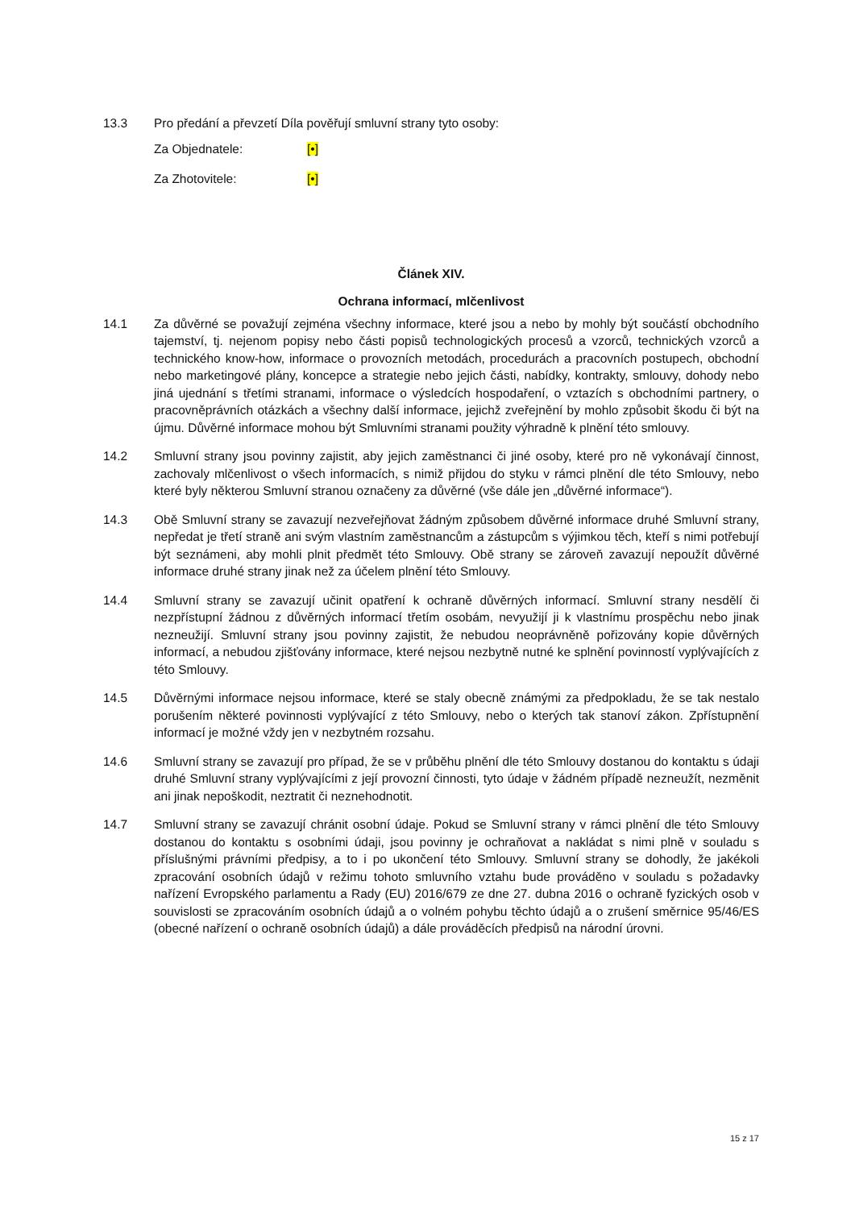13.3 Pro předání a převzetí Díla pověřují smluvní strany tyto osoby:
Za Objednatele: [•]
Za Zhotovitele: [•]
Článek XIV.
Ochrana informací, mlčenlivost
14.1 Za důvěrné se považují zejména všechny informace, které jsou a nebo by mohly být součástí obchodního tajemství, tj. nejenom popisy nebo části popisů technologických procesů a vzorců, technických vzorců a technického know-how, informace o provozních metodách, procedurách a pracovních postupech, obchodní nebo marketingové plány, koncepce a strategie nebo jejich části, nabídky, kontrakty, smlouvy, dohody nebo jiná ujednání s třetími stranami, informace o výsledcích hospodaření, o vztazích s obchodními partnery, o pracovněprávních otázkách a všechny další informace, jejichž zveřejnění by mohlo způsobit škodu či být na újmu. Důvěrné informace mohou být Smluvními stranami použity výhradně k plnění této smlouvy.
14.2 Smluvní strany jsou povinny zajistit, aby jejich zaměstnanci či jiné osoby, které pro ně vykonávají činnost, zachovaly mlčenlivost o všech informacích, s nimiž přijdou do styku v rámci plnění dle této Smlouvy, nebo které byly některou Smluvní stranou označeny za důvěrné (vše dále jen „důvěrné informace“).
14.3 Obě Smluvní strany se zavazují nezveřejňovat žádným způsobem důvěrné informace druhé Smluvní strany, nepředat je třetí straně ani svým vlastním zaměstnancům a zástupcům s výjimkou těch, kteří s nimi potřebují být seznámeni, aby mohli plnit předmět této Smlouvy. Obě strany se zároveň zavazují nepoužít důvěrné informace druhé strany jinak než za účelem plnění této Smlouvy.
14.4 Smluvní strany se zavazují učinit opatření k ochraně důvěrných informací. Smluvní strany nesdělí či nezpřístupní žádnou z důvěrných informací třetím osobám, nevyužijí ji k vlastnímu prospěchu nebo jinak nezneužijí. Smluvní strany jsou povinny zajistit, že nebudou neoprávněně pořizovány kopie důvěrných informací, a nebudou zjišťovány informace, které nejsou nezbytně nutné ke splnění povinností vyplývajících z této Smlouvy.
14.5 Důvěrnými informace nejsou informace, které se staly obecně známými za předpokladu, že se tak nestalo porušením některé povinnosti vyplývající z této Smlouvy, nebo o kterých tak stanoví zákon. Zpřístupnění informací je možné vždy jen v nezbytném rozsahu.
14.6 Smluvní strany se zavazují pro případ, že se v průběhu plnění dle této Smlouvy dostanou do kontaktu s údaji druhé Smluvní strany vyplývajícími z její provozní činnosti, tyto údaje v žádném případě nezneužít, nezměnit ani jinak nepoškodit, neztratit či neznehodnotit.
14.7 Smluvní strany se zavazují chránit osobní údaje. Pokud se Smluvní strany v rámci plnění dle této Smlouvy dostanou do kontaktu s osobními údaji, jsou povinny je ochraňovat a nakládat s nimi plně v souladu s příslušnými právními předpisy, a to i po ukončení této Smlouvy. Smluvní strany se dohodly, že jakékoli zpracování osobních údajů v režimu tohoto smluvního vztahu bude prováděno v souladu s požadavky nařízení Evropského parlamentu a Rady (EU) 2016/679 ze dne 27. dubna 2016 o ochraně fyzických osob v souvislosti se zpracováním osobních údajů a o volném pohybu těchto údajů a o zrušení směrnice 95/46/ES (obecné nařízení o ochraně osobních údajů) a dále prováděcích předpisů na národní úrovni.
15 z 17